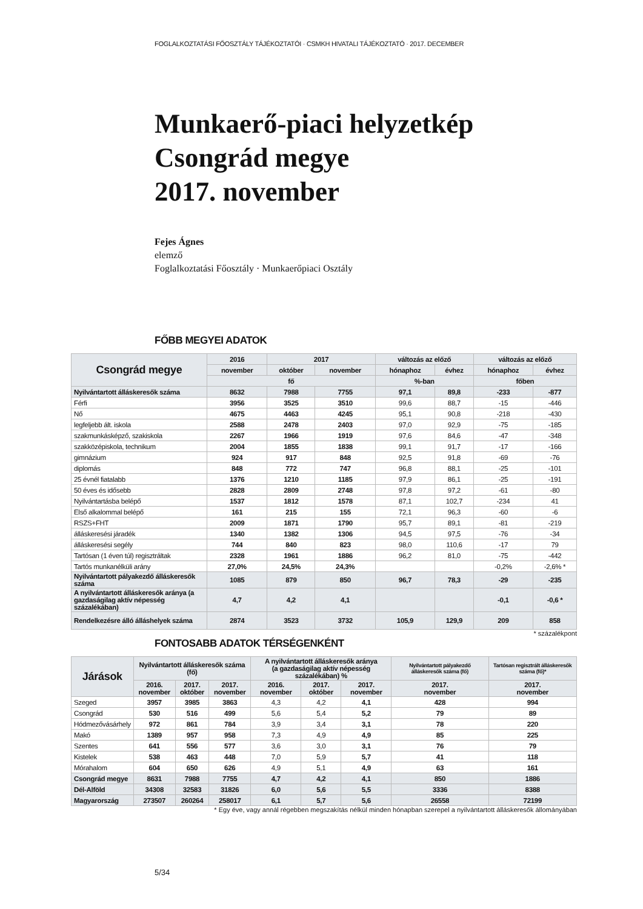FOGLALKOZTATÁSI FŐOSZTÁLY TÁJÉKOZTATÓI · CSMKH HIVATALI TÁJÉKOZTATÓ · 2017. DECEMBER
Munkaerő-piaci helyzetkép
Csongrád megye
2017. november
Fejes Ágnes
elemző
Foglalkoztatási Főosztály · Munkaerőpiaci Osztály
FŐBB MEGYEI ADATOK
| Csongrád megye | 2016 | 2017 | | változás az előző | | változás az előző | |
| --- | --- | --- | --- | --- | --- | --- | --- |
| | november | október | november | hónaphoz | évhez | hónaphoz | évhez |
| | fő | | | %-ban | | főben | |
| Nyilvántartott álláskeresők száma | 8632 | 7988 | 7755 | 97,1 | 89,8 | -233 | -877 |
| Férfi | 3956 | 3525 | 3510 | 99,6 | 88,7 | -15 | -446 |
| Nő | 4675 | 4463 | 4245 | 95,1 | 90,8 | -218 | -430 |
| legfeljebb ált. iskola | 2588 | 2478 | 2403 | 97,0 | 92,9 | -75 | -185 |
| szakmunkásképző, szakiskola | 2267 | 1966 | 1919 | 97,6 | 84,6 | -47 | -348 |
| szakközépiskola, technikum | 2004 | 1855 | 1838 | 99,1 | 91,7 | -17 | -166 |
| gimnázium | 924 | 917 | 848 | 92,5 | 91,8 | -69 | -76 |
| diplomás | 848 | 772 | 747 | 96,8 | 88,1 | -25 | -101 |
| 25 évnél fiatalabb | 1376 | 1210 | 1185 | 97,9 | 86,1 | -25 | -191 |
| 50 éves és idősebb | 2828 | 2809 | 2748 | 97,8 | 97,2 | -61 | -80 |
| Nyilvántartásba belépő | 1537 | 1812 | 1578 | 87,1 | 102,7 | -234 | 41 |
| Első alkalommal belépő | 161 | 215 | 155 | 72,1 | 96,3 | -60 | -6 |
| RSZS+FHT | 2009 | 1871 | 1790 | 95,7 | 89,1 | -81 | -219 |
| álláskeresési járadék | 1340 | 1382 | 1306 | 94,5 | 97,5 | -76 | -34 |
| álláskeresési segély | 744 | 840 | 823 | 98,0 | 110,6 | -17 | 79 |
| Tartósan (1 éven túl) regisztráltak | 2328 | 1961 | 1886 | 96,2 | 81,0 | -75 | -442 |
| Tartós munkanélküli arány | 27,0% | 24,5% | 24,3% | | | -0,2% | -2,6% * |
| Nyilvántartott pályakezdő álláskeresők száma | 1085 | 879 | 850 | 96,7 | 78,3 | -29 | -235 |
| A nyilvántartott álláskeresők aránya (a gazdaságilag aktív népesség százalékában) | 4,7 | 4,2 | 4,1 | | | -0,1 | -0,6 * |
| Rendelkezésre álló álláshelyek száma | 2874 | 3523 | 3732 | 105,9 | 129,9 | 209 | 858 |
* százalékpont
FONTOSABB ADATOK TÉRSÉGENKÉNT
| Járások | Nyilvántartott álláskeresők száma (fő) | | | A nyilvántartott álláskeresők aránya (a gazdaságilag aktív népesség százalékában) % | | | Nyilvántartott pályakezdő álláskeresők száma (fő) | Tartósan regisztrált álláskeresők száma (fő)* |
| --- | --- | --- | --- | --- | --- | --- | --- | --- |
| | 2016. november | 2017. október | 2017. november | 2016. november | 2017. október | 2017. november | 2017. november | 2017. november |
| Szeged | 3957 | 3985 | 3863 | 4,3 | 4,2 | 4,1 | 428 | 994 |
| Csongrád | 530 | 516 | 499 | 5,6 | 5,4 | 5,2 | 79 | 89 |
| Hódmezővásárhely | 972 | 861 | 784 | 3,9 | 3,4 | 3,1 | 78 | 220 |
| Makó | 1389 | 957 | 958 | 7,3 | 4,9 | 4,9 | 85 | 225 |
| Szentes | 641 | 556 | 577 | 3,6 | 3,0 | 3,1 | 76 | 79 |
| Kistelek | 538 | 463 | 448 | 7,0 | 5,9 | 5,7 | 41 | 118 |
| Mórahalom | 604 | 650 | 626 | 4,9 | 5,1 | 4,9 | 63 | 161 |
| Csongrád megye | 8631 | 7988 | 7755 | 4,7 | 4,2 | 4,1 | 850 | 1886 |
| Dél-Alföld | 34308 | 32583 | 31826 | 6,0 | 5,6 | 5,5 | 3336 | 8388 |
| Magyarország | 273507 | 260264 | 258017 | 6,1 | 5,7 | 5,6 | 26558 | 72199 |
* Egy éve, vagy annál régebben megszakítás nélkül minden hónapban szerepel a nyilvántartott álláskeresők állományában
5/34